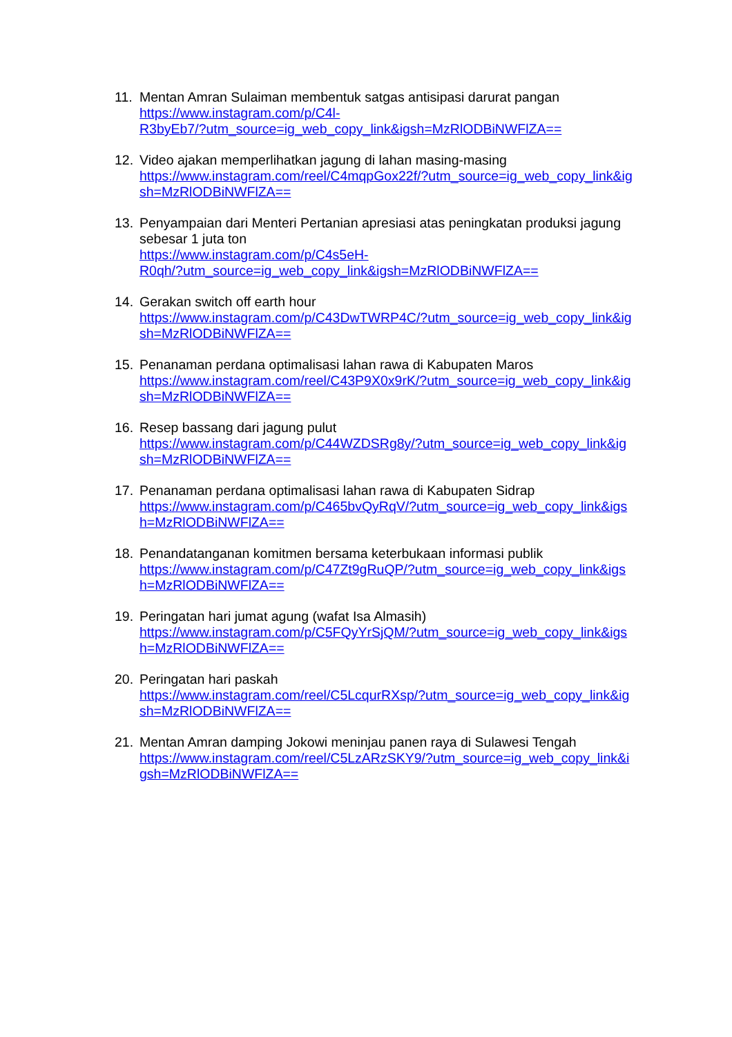11. Mentan Amran Sulaiman membentuk satgas antisipasi darurat pangan
https://www.instagram.com/p/C4l-
R3byEb7/?utm_source=ig_web_copy_link&igsh=MzRlODBiNWFlZA==
12. Video ajakan memperlihatkan jagung di lahan masing-masing
https://www.instagram.com/reel/C4mqpGox22f/?utm_source=ig_web_copy_link&igsh=MzRlODBiNWFlZA==
13. Penyampaian dari Menteri Pertanian apresiasi atas peningkatan produksi jagung sebesar 1 juta ton
https://www.instagram.com/p/C4s5eH-
R0qh/?utm_source=ig_web_copy_link&igsh=MzRlODBiNWFlZA==
14. Gerakan switch off earth hour
https://www.instagram.com/p/C43DwTWRP4C/?utm_source=ig_web_copy_link&igsh=MzRlODBiNWFlZA==
15. Penanaman perdana optimalisasi lahan rawa di Kabupaten Maros
https://www.instagram.com/reel/C43P9X0x9rK/?utm_source=ig_web_copy_link&igsh=MzRlODBiNWFlZA==
16. Resep bassang dari jagung pulut
https://www.instagram.com/p/C44WZDSRg8y/?utm_source=ig_web_copy_link&igsh=MzRlODBiNWFlZA==
17. Penanaman perdana optimalisasi lahan rawa di Kabupaten Sidrap
https://www.instagram.com/p/C465bvQyRqV/?utm_source=ig_web_copy_link&igsh=MzRlODBiNWFlZA==
18. Penandatanganan komitmen bersama keterbukaan informasi publik
https://www.instagram.com/p/C47Zt9gRuQP/?utm_source=ig_web_copy_link&igsh=MzRlODBiNWFlZA==
19. Peringatan hari jumat agung (wafat Isa Almasih)
https://www.instagram.com/p/C5FQyYrSjQM/?utm_source=ig_web_copy_link&igsh=MzRlODBiNWFlZA==
20. Peringatan hari paskah
https://www.instagram.com/reel/C5LcqurRXsp/?utm_source=ig_web_copy_link&igsh=MzRlODBiNWFlZA==
21. Mentan Amran damping Jokowi meninjau panen raya di Sulawesi Tengah
https://www.instagram.com/reel/C5LzARzSKY9/?utm_source=ig_web_copy_link&igsh=MzRlODBiNWFlZA==